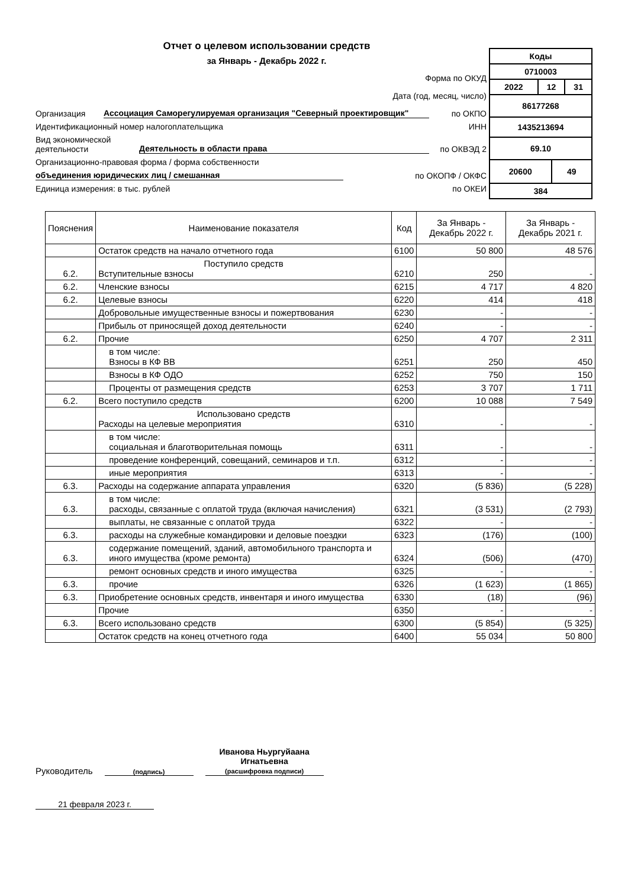Отчет о целевом использовании средств
за Январь - Декабрь 2022 г.
Форма по ОКУД
Дата (год, месяц, число)
Организация Ассоциация Саморегулируемая организация "Северный проектировщик" по ОКПО
Идентификационный номер налогоплательщика ИНН
Вид экономической деятельности Деятельность в области права по ОКВЭД 2
Организационно-правовая форма / форма собственности
объединения юридических лиц / смешанная по ОКОПФ / ОКФС
Единица измерения: в тыс. рублей по ОКЕИ
| Коды | | | |
| 0710003 | | | |
| 2022 | 12 | | 31 |
| 86177268 | | | |
| 1435213694 | | | |
| 69.10 | | | |
| 20600 | | 49 | |
| 384 | | | |
| Пояснения | Наименование показателя | Код | За Январь - Декабрь 2022 г. | За Январь - Декабрь 2021 г. |
| --- | --- | --- | --- | --- |
| | Остаток средств на начало отчетного года | 6100 | 50 800 | 48 576 |
| 6.2. | Поступило средств Вступительные взносы | 6210 | 250 | - |
| 6.2. | Членские взносы | 6215 | 4 717 | 4 820 |
| 6.2. | Целевые взносы | 6220 | 414 | 418 |
| | Добровольные имущественные взносы и пожертвования | 6230 | - | - |
| | Прибыль от приносящей доход деятельности | 6240 | - | - |
| 6.2. | Прочие | 6250 | 4 707 | 2 311 |
| | в том числе: Взносы в КФ ВВ | 6251 | 250 | 450 |
| | Взносы в КФ ОДО | 6252 | 750 | 150 |
| | Проценты от размещения средств | 6253 | 3 707 | 1 711 |
| 6.2. | Всего поступило средств | 6200 | 10 088 | 7 549 |
| | Использовано средств Расходы на целевые мероприятия | 6310 | - | - |
| | в том числе: социальная и благотворительная помощь | 6311 | - | - |
| | проведение конференций, совещаний, семинаров и т.п. | 6312 | - | - |
| | иные мероприятия | 6313 | - | - |
| 6.3. | Расходы на содержание аппарата управления | 6320 | (5 836) | (5 228) |
| 6.3. | в том числе: расходы, связанные с оплатой труда (включая начисления) | 6321 | (3 531) | (2 793) |
| | выплаты, не связанные с оплатой труда | 6322 | - | - |
| 6.3. | расходы на служебные командировки и деловые поездки | 6323 | (176) | (100) |
| 6.3. | содержание помещений, зданий, автомобильного транспорта и иного имущества (кроме ремонта) | 6324 | (506) | (470) |
| | ремонт основных средств и иного имущества | 6325 | - | - |
| 6.3. | прочие | 6326 | (1 623) | (1 865) |
| 6.3. | Приобретение основных средств, инвентаря и иного имущества | 6330 | (18) | (96) |
| | Прочие | 6350 | - | - |
| 6.3. | Всего использовано средств | 6300 | (5 854) | (5 325) |
| | Остаток средств на конец отчетного года | 6400 | 55 034 | 50 800 |
Руководитель
(подпись) Иванова Ньургуйаана Игнатьевна
(расшифровка подписи)
21 февраля 2023 г.